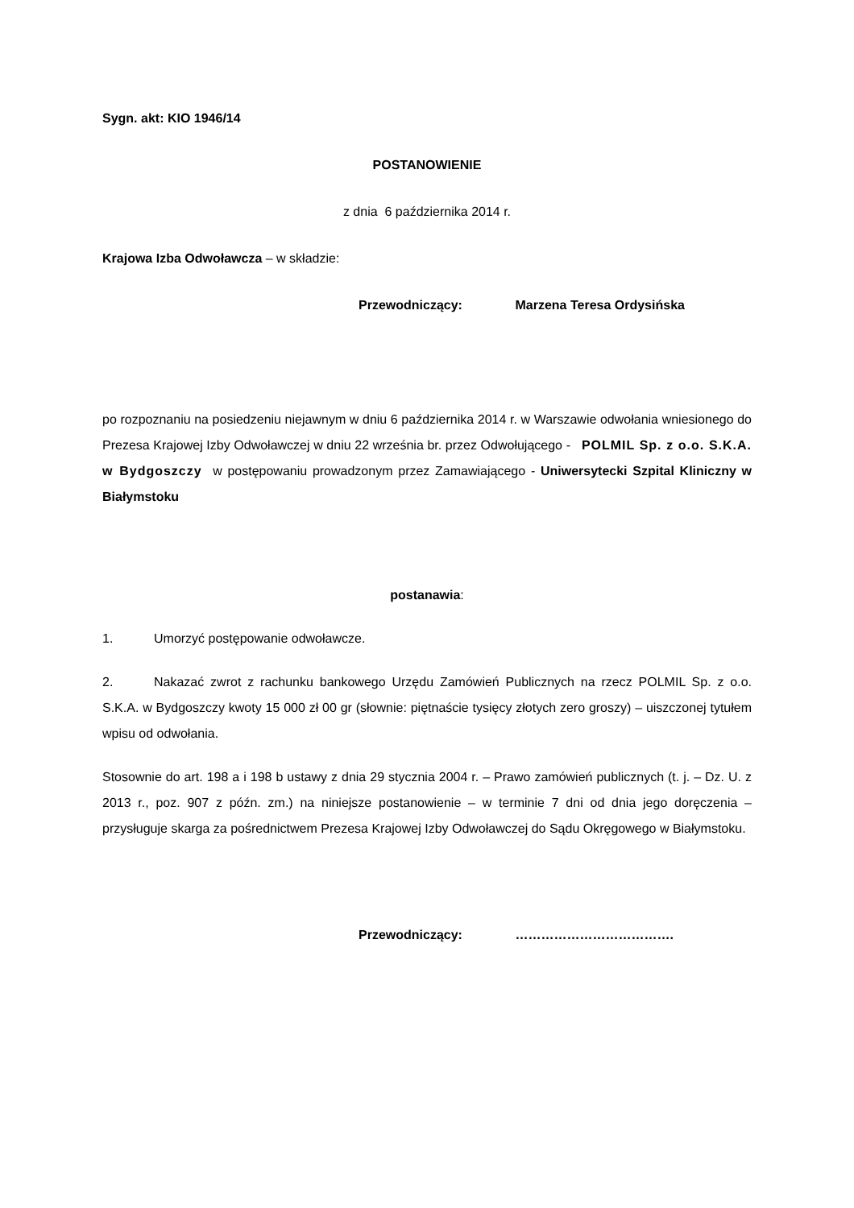Sygn. akt: KIO 1946/14
POSTANOWIENIE
z dnia 6 października 2014 r.
Krajowa Izba Odwoławcza – w składzie:
Przewodniczący: Marzena Teresa Ordysińska
po rozpoznaniu na posiedzeniu niejawnym w dniu 6 października 2014 r. w Warszawie odwołania wniesionego do Prezesa Krajowej Izby Odwoławczej w dniu 22 września br. przez Odwołującego - POLMIL Sp. z o.o. S.K.A. w Bydgoszczy w postępowaniu prowadzonym przez Zamawiającego - Uniwersytecki Szpital Kliniczny w Białymstoku
postanawia:
1. Umorzyć postępowanie odwoławcze.
2. Nakazać zwrot z rachunku bankowego Urzędu Zamówień Publicznych na rzecz POLMIL Sp. z o.o. S.K.A. w Bydgoszczy kwoty 15 000 zł 00 gr (słownie: piętnaście tysięcy złotych zero groszy) – uiszczonej tytułem wpisu od odwołania.
Stosownie do art. 198 a i 198 b ustawy z dnia 29 stycznia 2004 r. – Prawo zamówień publicznych (t. j. – Dz. U. z 2013 r., poz. 907 z późn. zm.) na niniejsze postanowienie – w terminie 7 dni od dnia jego doręczenia – przysługuje skarga za pośrednictwem Prezesa Krajowej Izby Odwoławczej do Sądu Okręgowego w Białymstoku.
Przewodniczący: ……………………………….